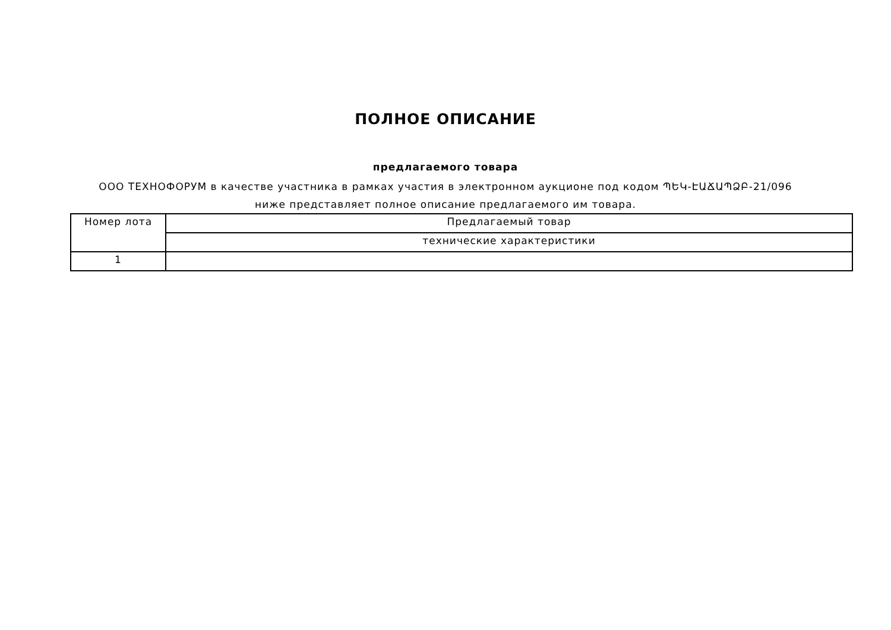ПОЛНОЕ ОПИСАНИЕ
предлагаемого товара
ООО ТЕХНОФОРУМ в качестве участника в рамках участия в электронном аукционе под кодом ՊԵԿ-ԷԱՃԱՊՁԲ-21/096 ниже представляет полное описание предлагаемого им товара.
| Номер лота | Предлагаемый товар |
| --- | --- |
| | технические характеристики |
| 1 | |